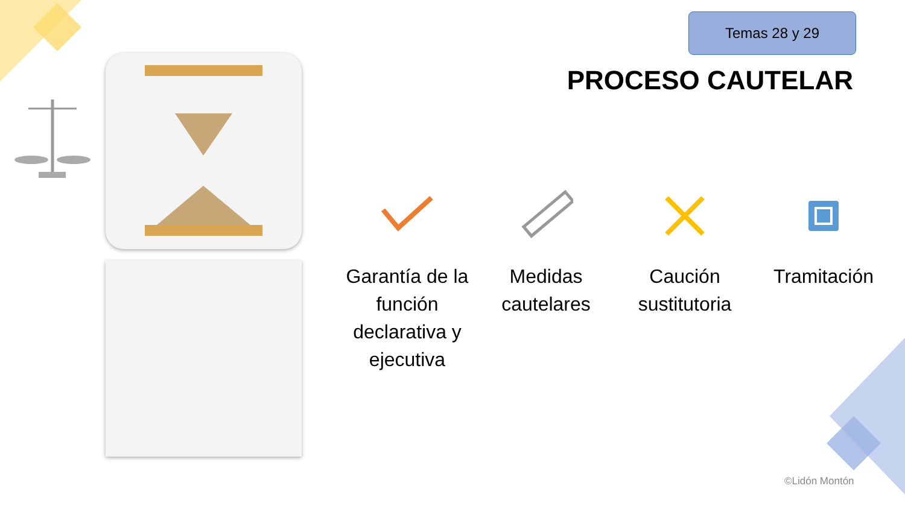Temas 28 y 29
PROCESO CAUTELAR
Garantía de la función declarativa y ejecutiva
Medidas cautelares
Caución sustitutoria
Tramitación
©Lidón Montón